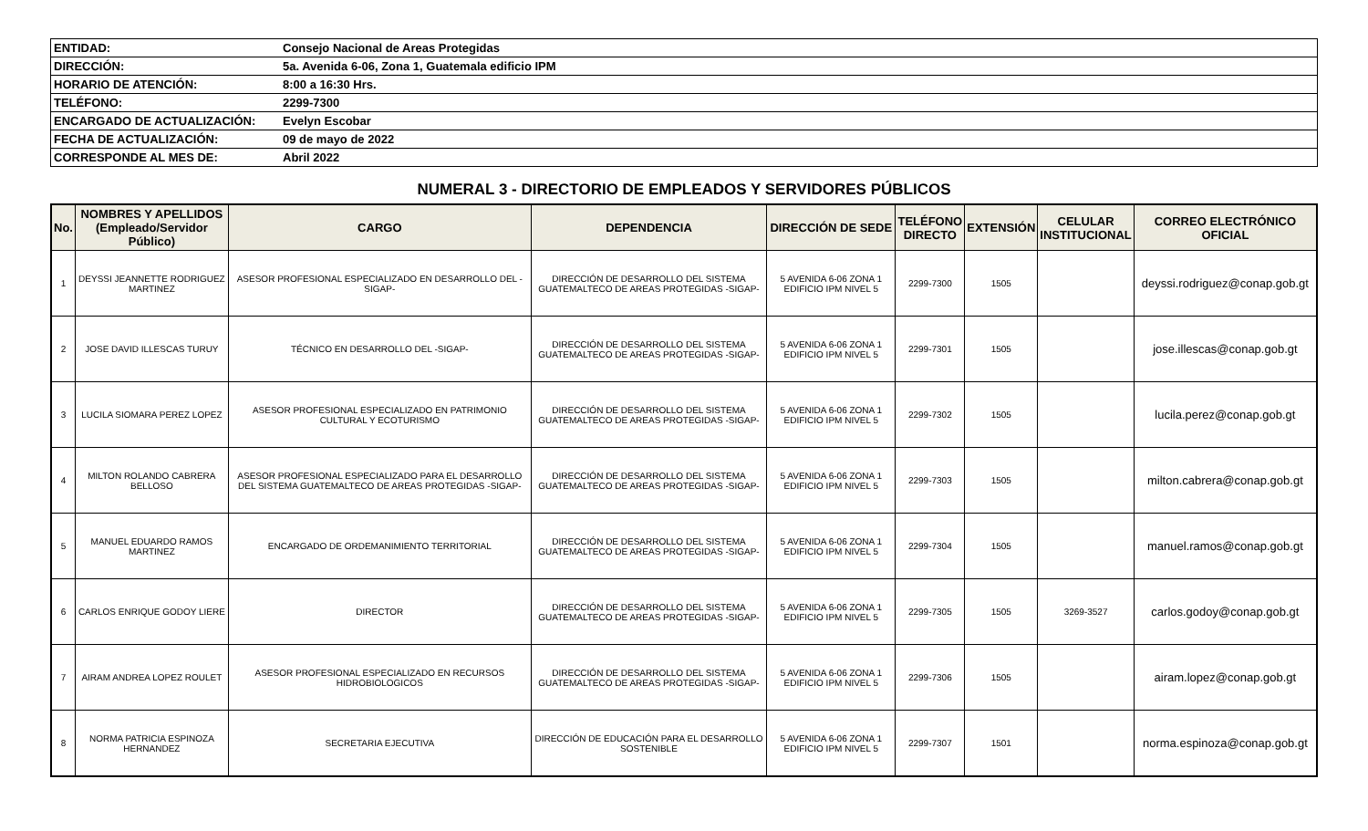| ENTIDAD: | Consejo Nacional de Areas Protegidas |
| DIRECCIÓN: | 5a. Avenida 6-06, Zona 1, Guatemala edificio IPM |
| HORARIO DE ATENCIÓN: | 8:00 a 16:30 Hrs. |
| TELÉFONO: | 2299-7300 |
| ENCARGADO DE ACTUALIZACIÓN: | Evelyn Escobar |
| FECHA DE ACTUALIZACIÓN: | 09 de mayo de 2022 |
| CORRESPONDE AL MES DE: | Abril 2022 |
NUMERAL 3 - DIRECTORIO DE EMPLEADOS Y SERVIDORES PÚBLICOS
| No. | NOMBRES Y APELLIDOS (Empleado/Servidor Público) | CARGO | DEPENDENCIA | DIRECCIÓN DE SEDE | TELÉFONO DIRECTO | EXTENSIÓN | CELULAR INSTITUCIONAL | CORREO ELECTRÓNICO OFICIAL |
| --- | --- | --- | --- | --- | --- | --- | --- | --- |
| 1 | DEYSSI JEANNETTE RODRIGUEZ MARTINEZ | ASESOR PROFESIONAL ESPECIALIZADO EN DESARROLLO DEL -SIGAP- | DIRECCIÓN DE DESARROLLO DEL SISTEMA GUATEMALTECO DE AREAS PROTEGIDAS -SIGAP- | 5 AVENIDA 6-06 ZONA 1 EDIFICIO IPM NIVEL 5 | 2299-7300 | 1505 | | deyssi.rodriguez@conap.gob.gt |
| 2 | JOSE DAVID ILLESCAS TURUY | TÉCNICO EN DESARROLLO DEL -SIGAP- | DIRECCIÓN DE DESARROLLO DEL SISTEMA GUATEMALTECO DE AREAS PROTEGIDAS -SIGAP- | 5 AVENIDA 6-06 ZONA 1 EDIFICIO IPM NIVEL 5 | 2299-7301 | 1505 | | jose.illescas@conap.gob.gt |
| 3 | LUCILA SIOMARA PEREZ LOPEZ | ASESOR PROFESIONAL ESPECIALIZADO EN PATRIMONIO CULTURAL Y ECOTURISMO | DIRECCIÓN DE DESARROLLO DEL SISTEMA GUATEMALTECO DE AREAS PROTEGIDAS -SIGAP- | 5 AVENIDA 6-06 ZONA 1 EDIFICIO IPM NIVEL 5 | 2299-7302 | 1505 | | lucila.perez@conap.gob.gt |
| 4 | MILTON ROLANDO CABRERA BELLOSO | ASESOR PROFESIONAL ESPECIALIZADO PARA EL DESARROLLO DEL SISTEMA GUATEMALTECO DE AREAS PROTEGIDAS -SIGAP- | DIRECCIÓN DE DESARROLLO DEL SISTEMA GUATEMALTECO DE AREAS PROTEGIDAS -SIGAP- | 5 AVENIDA 6-06 ZONA 1 EDIFICIO IPM NIVEL 5 | 2299-7303 | 1505 | | milton.cabrera@conap.gob.gt |
| 5 | MANUEL EDUARDO RAMOS MARTINEZ | ENCARGADO DE ORDEMANIMIENTO TERRITORIAL | DIRECCIÓN DE DESARROLLO DEL SISTEMA GUATEMALTECO DE AREAS PROTEGIDAS -SIGAP- | 5 AVENIDA 6-06 ZONA 1 EDIFICIO IPM NIVEL 5 | 2299-7304 | 1505 | | manuel.ramos@conap.gob.gt |
| 6 | CARLOS ENRIQUE GODOY LIERE | DIRECTOR | DIRECCIÓN DE DESARROLLO DEL SISTEMA GUATEMALTECO DE AREAS PROTEGIDAS -SIGAP- | 5 AVENIDA 6-06 ZONA 1 EDIFICIO IPM NIVEL 5 | 2299-7305 | 1505 | 3269-3527 | carlos.godoy@conap.gob.gt |
| 7 | AIRAM ANDREA LOPEZ ROULET | ASESOR PROFESIONAL ESPECIALIZADO EN RECURSOS HIDROBIOLOGICOS | DIRECCIÓN DE DESARROLLO DEL SISTEMA GUATEMALTECO DE AREAS PROTEGIDAS -SIGAP- | 5 AVENIDA 6-06 ZONA 1 EDIFICIO IPM NIVEL 5 | 2299-7306 | 1505 | | airam.lopez@conap.gob.gt |
| 8 | NORMA PATRICIA ESPINOZA HERNANDEZ | SECRETARIA EJECUTIVA | DIRECCIÓN DE EDUCACIÓN PARA EL DESARROLLO SOSTENIBLE | 5 AVENIDA 6-06 ZONA 1 EDIFICIO IPM NIVEL 5 | 2299-7307 | 1501 | | norma.espinoza@conap.gob.gt |